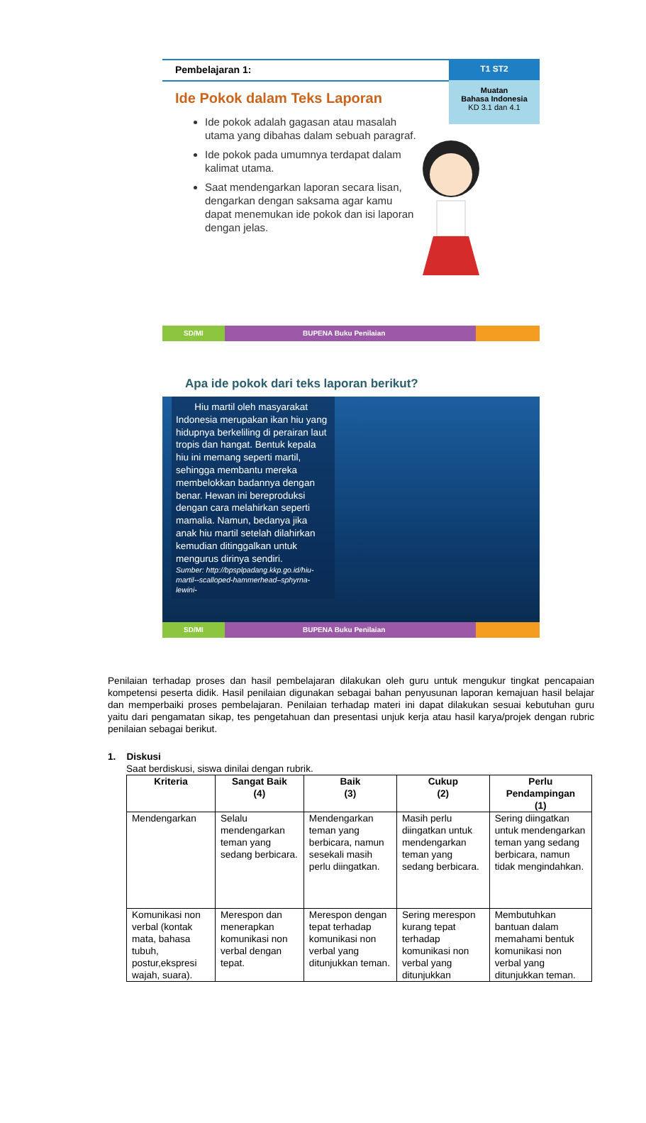Pembelajaran 1:
T1 ST2
Muatan
Bahasa Indonesia
KD 3.1 dan 4.1
Ide Pokok dalam Teks Laporan
Ide pokok adalah gagasan atau masalah utama yang dibahas dalam sebuah paragraf.
Ide pokok pada umumnya terdapat dalam kalimat utama.
Saat mendengarkan laporan secara lisan, dengarkan dengan saksama agar kamu dapat menemukan ide pokok dan isi laporan dengan jelas.
SD/MI BUPENA Buku Penilaian
Apa ide pokok dari teks laporan berikut?
Hiu martil oleh masyarakat Indonesia merupakan ikan hiu yang hidupnya berkeliling di perairan laut tropis dan hangat. Bentuk kepala hiu ini memang seperti martil, sehingga membantu mereka membelokkan badannya dengan benar. Hewan ini bereproduksi dengan cara melahirkan seperti mamalia. Namun, bedanya jika anak hiu martil setelah dilahirkan kemudian ditinggalkan untuk mengurus dirinya sendiri.
Sumber: http://bpsplpadang.kkp.go.id/hiu-martil--scalloped-hammerhead–sphyrna-lewini-
SD/MI BUPENA Buku Penilaian
Penilaian terhadap proses dan hasil pembelajaran dilakukan oleh guru untuk mengukur tingkat pencapaian kompetensi peserta didik. Hasil penilaian digunakan sebagai bahan penyusunan laporan kemajuan hasil belajar dan memperbaiki proses pembelajaran. Penilaian terhadap materi ini dapat dilakukan sesuai kebutuhan guru yaitu dari pengamatan sikap, tes pengetahuan dan presentasi unjuk kerja atau hasil karya/projek dengan rubric penilaian sebagai berikut.
1. Diskusi
Saat berdiskusi, siswa dinilai dengan rubrik.
| Kriteria | Sangat Baik (4) | Baik (3) | Cukup (2) | Perlu Pendampingan (1) |
| --- | --- | --- | --- | --- |
| Mendengarkan | Selalu mendengarkan teman yang sedang berbicara. | Mendengarkan teman yang berbicara, namun sesekali masih perlu diingatkan. | Masih perlu diingatkan untuk mendengarkan teman yang sedang berbicara. | Sering diingatkan untuk mendengarkan teman yang sedang berbicara, namun tidak mengindahkan. |
| Komunikasi non verbal (kontak mata, bahasa tubuh, postur,ekspresi wajah, suara). | Merespon dan menerapkan komunikasi non verbal dengan tepat. | Merespon dengan tepat terhadap komunikasi non verbal yang ditunjukkan teman. | Sering merespon kurang tepat terhadap komunikasi non verbal yang ditunjukkan | Membutuhkan bantuan dalam memahami bentuk komunikasi non verbal yang ditunjukkan teman. |